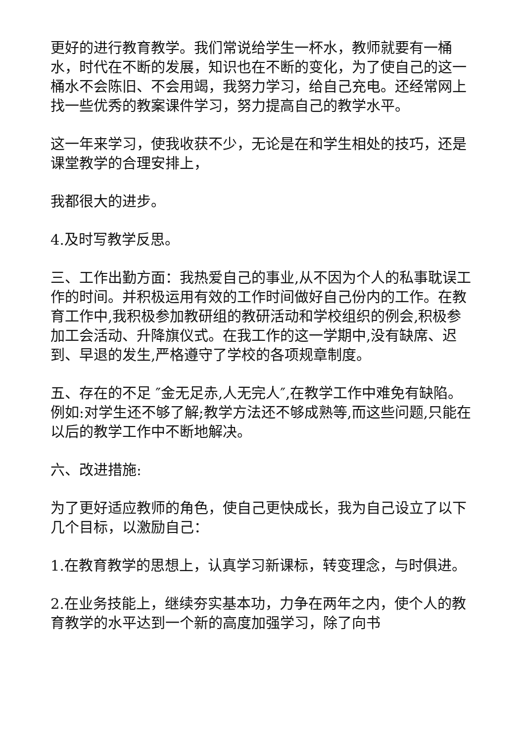更好的进行教育教学。我们常说给学生一杯水，教师就要有一桶水，时代在不断的发展，知识也在不断的变化，为了使自己的这一桶水不会陈旧、不会用竭，我努力学习，给自己充电。还经常网上找一些优秀的教案课件学习，努力提高自己的教学水平。
这一年来学习，使我收获不少，无论是在和学生相处的技巧，还是课堂教学的合理安排上，
我都很大的进步。
4.及时写教学反思。
三、工作出勤方面：我热爱自己的事业,从不因为个人的私事耽误工作的时间。并积极运用有效的工作时间做好自己份内的工作。在教育工作中,我积极参加教研组的教研活动和学校组织的例会,积极参加工会活动、升降旗仪式。在我工作的这一学期中,没有缺席、迟到、早退的发生,严格遵守了学校的各项规章制度。
五、存在的不足 ″金无足赤,人无完人″,在教学工作中难免有缺陷。例如:对学生还不够了解;教学方法还不够成熟等,而这些问题,只能在以后的教学工作中不断地解决。
六、改进措施:
为了更好适应教师的角色，使自己更快成长，我为自己设立了以下几个目标，以激励自己：
1.在教育教学的思想上，认真学习新课标，转变理念，与时俱进。
2.在业务技能上，继续夯实基本功，力争在两年之内，使个人的教育教学的水平达到一个新的高度加强学习，除了向书